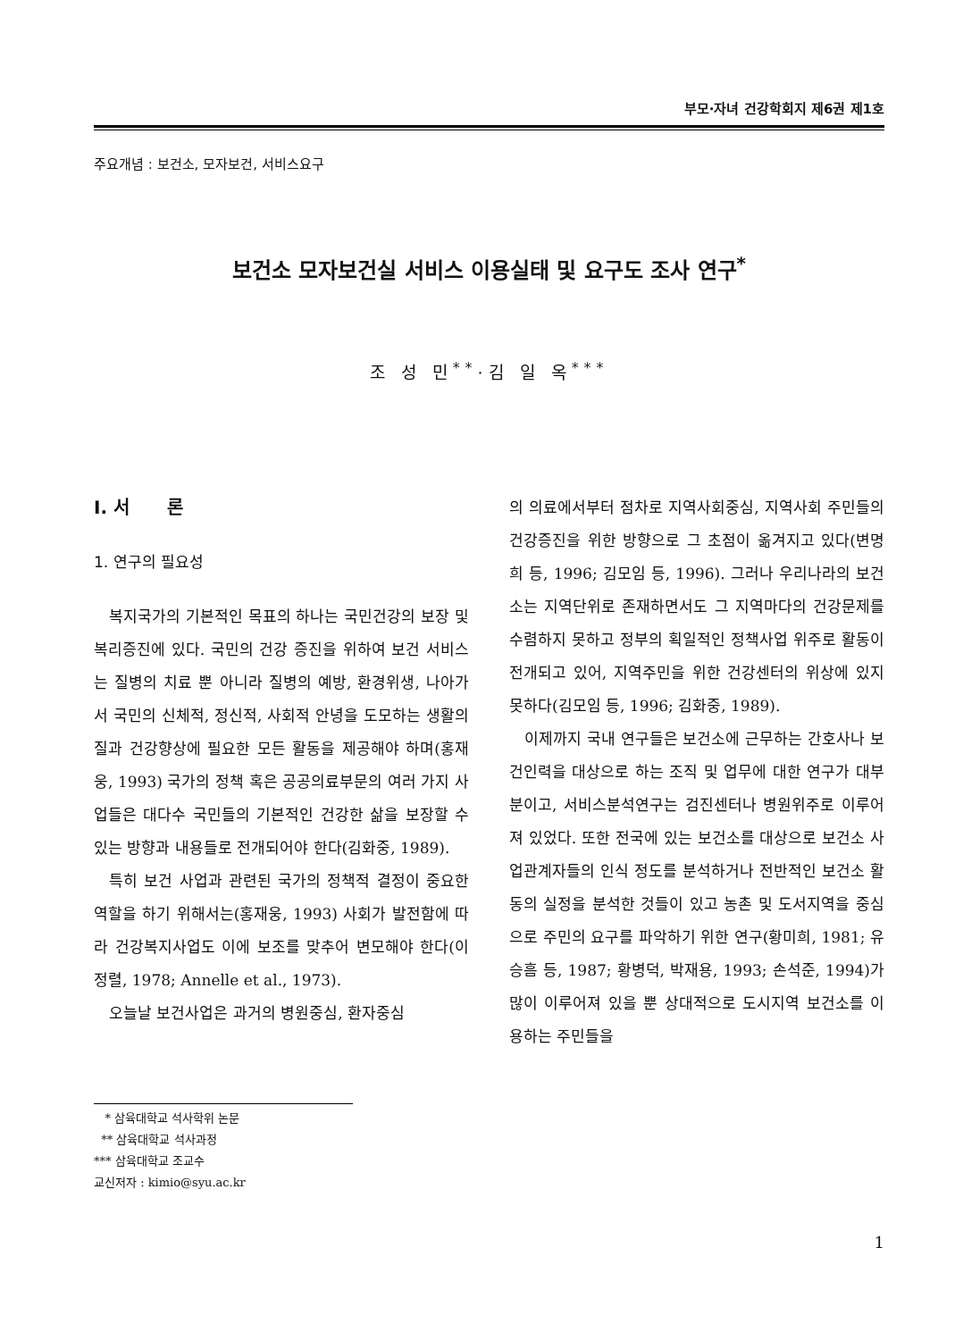부모·자녀 건강학회지 제6권 제1호
주요개념 : 보건소, 모자보건, 서비스요구
보건소 모자보건실 서비스 이용실태 및 요구도 조사 연구<sup>*</sup>
조 성 민<sup>**</sup>·김 일 옥<sup>***</sup>
Ⅰ. 서 론
1. 연구의 필요성
복지국가의 기본적인 목표의 하나는 국민건강의 보장 및 복리증진에 있다. 국민의 건강 증진을 위하여 보건 서비스는 질병의 치료 뿐 아니라 질병의 예방, 환경위생, 나아가서 국민의 신체적, 정신적, 사회적 안녕을 도모하는 생활의 질과 건강향상에 필요한 모든 활동을 제공해야 하며(홍재웅, 1993) 국가의 정책 혹은 공공의료부문의 여러 가지 사업들은 대다수 국민들의 기본적인 건강한 삶을 보장할 수 있는 방향과 내용들로 전개되어야 한다(김화중, 1989).
특히 보건 사업과 관련된 국가의 정책적 결정이 중요한 역할을 하기 위해서는(홍재웅, 1993) 사회가 발전함에 따라 건강복지사업도 이에 보조를 맞추어 변모해야 한다(이정렬, 1978; Annelle et al., 1973).
오늘날 보건사업은 과거의 병원중심, 환자중심
의 의료에서부터 점차로 지역사회중심, 지역사회 주민들의 건강증진을 위한 방향으로 그 초점이 옮겨지고 있다(변명희 등, 1996; 김모임 등, 1996). 그러나 우리나라의 보건소는 지역단위로 존재하면서도 그 지역마다의 건강문제를 수렴하지 못하고 정부의 획일적인 정책사업 위주로 활동이 전개되고 있어, 지역주민을 위한 건강센터의 위상에 있지 못하다(김모임 등, 1996; 김화중, 1989).
이제까지 국내 연구들은 보건소에 근무하는 간호사나 보건인력을 대상으로 하는 조직 및 업무에 대한 연구가 대부분이고, 서비스분석연구는 검진센터나 병원위주로 이루어져 있었다. 또한 전국에 있는 보건소를 대상으로 보건소 사업관계자들의 인식 정도를 분석하거나 전반적인 보건소 활동의 실정을 분석한 것들이 있고 농촌 및 도서지역을 중심으로 주민의 요구를 파악하기 위한 연구(황미희, 1981; 유승흠 등, 1987; 황병덕, 박재용, 1993; 손석준, 1994)가 많이 이루어져 있을 뿐 상대적으로 도시지역 보건소를 이용하는 주민들을
* 삼육대학교 석사학위 논문
** 삼육대학교 석사과정
*** 삼육대학교 조교수
교신저자 : kimio@syu.ac.kr
1